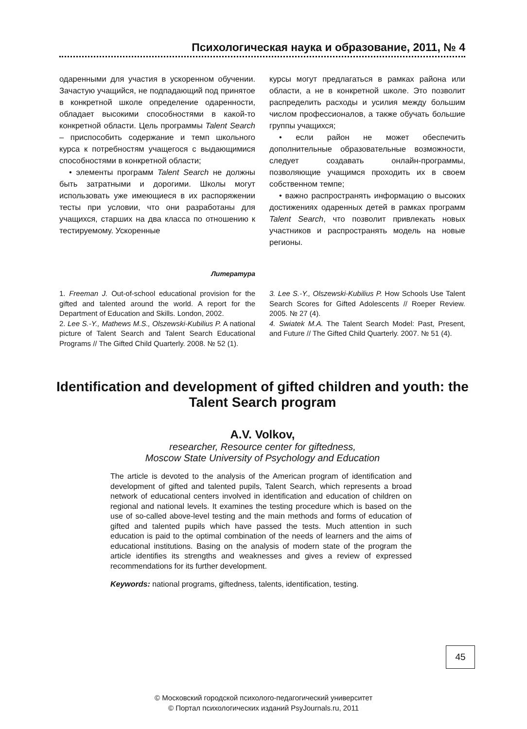Психологическая наука и образование, 2011, № 4
одаренными для участия в ускоренном обучении. Зачастую учащийся, не подпадающий под принятое в конкретной школе определение одаренности, обладает высокими способностями в какой-то конкретной области. Цель программы Talent Search – приспособить содержание и темп школьного курса к потребностям учащегося с выдающимися способностями в конкретной области;
• элементы программ Talent Search не должны быть затратными и дорогими. Школы могут использовать уже имеющиеся в их распоряжении тесты при условии, что они разработаны для учащихся, старших на два класса по отношению к тестируемому. Ускоренные
курсы могут предлагаться в рамках района или области, а не в конкретной школе. Это позволит распределить расходы и усилия между большим числом профессионалов, а также обучать большие группы учащихся;
• если район не может обеспечить дополнительные образовательные возможности, следует создавать онлайн-программы, позволяющие учащимся проходить их в своем собственном темпе;
• важно распространять информацию о высоких достижениях одаренных детей в рамках программ Talent Search, что позволит привлекать новых участников и распространять модель на новые регионы.
Литература
1. Freeman J. Out-of-school educational provision for the gifted and talented around the world. A report for the Department of Education and Skills. London, 2002.
2. Lee S.-Y., Mathews M.S., Olszewski-Kubilius P. A national picture of Talent Search and Talent Search Educational Programs // The Gifted Child Quarterly. 2008. № 52 (1).
3. Lee S.-Y., Olszewski-Kubilius P. How Schools Use Talent Search Scores for Gifted Adolescents // Roeper Review. 2005. № 27 (4).
4. Swiatek M.A. The Talent Search Model: Past, Present, and Future // The Gifted Child Quarterly. 2007. № 51 (4).
Identification and development of gifted children and youth: the Talent Search program
A.V. Volkov,
researcher, Resource center for giftedness,
Moscow State University of Psychology and Education
The article is devoted to the analysis of the American program of identification and development of gifted and talented pupils, Talent Search, which represents a broad network of educational centers involved in identification and education of children on regional and national levels. It examines the testing procedure which is based on the use of so-called above-level testing and the main methods and forms of education of gifted and talented pupils which have passed the tests. Much attention in such education is paid to the optimal combination of the needs of learners and the aims of educational institutions. Basing on the analysis of modern state of the program the article identifies its strengths and weaknesses and gives a review of expressed recommendations for its further development.
Keywords: national programs, giftedness, talents, identification, testing.
45
© Московский городской психолого-педагогический университет
© Портал психологических изданий PsyJournals.ru, 2011